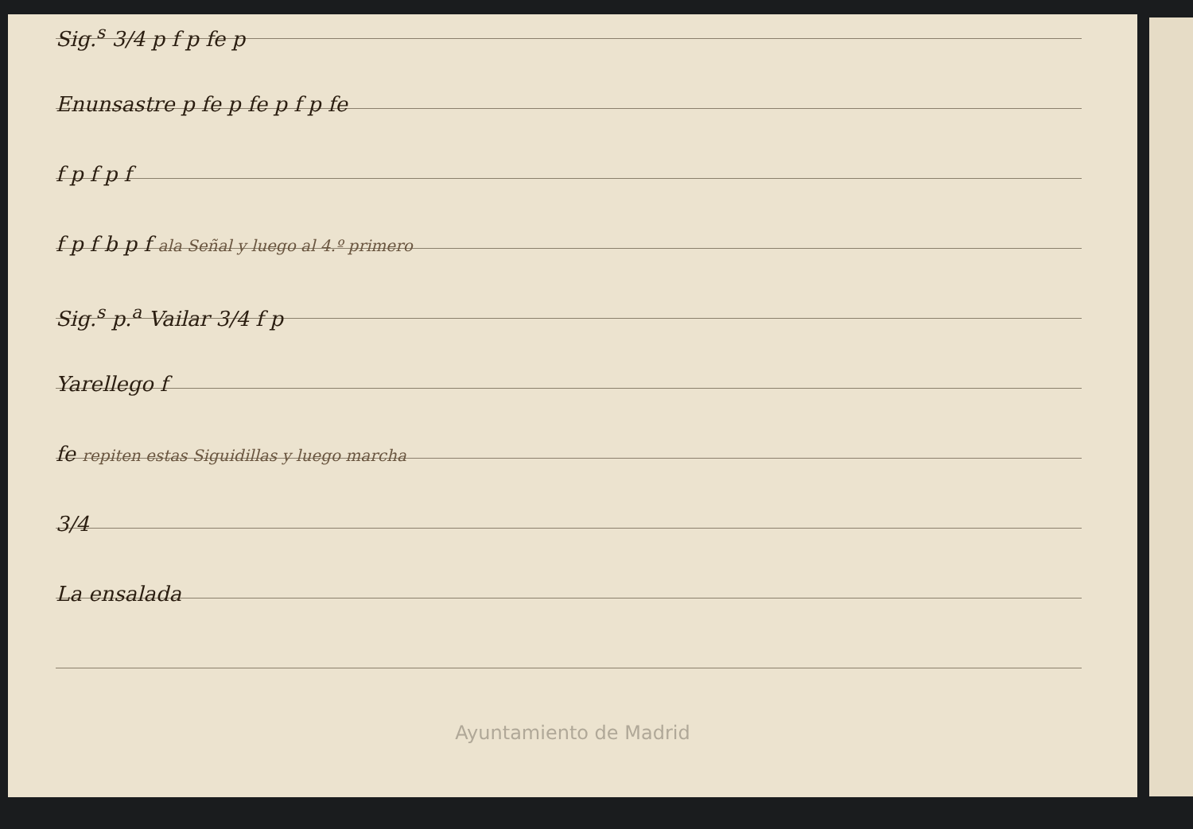Sig.<sup>s</sup> 3/4 p f p fe p
Enunsastre p fe p fe p f p fe
f p f p f
f p f b p f ala Señal y luego al 4.º primero
Sig.<sup>s</sup> p.<sup>a</sup> Vailar 3/4 f p
Yarellego f
fe repiten estas Siguidillas y luego marcha
3/4
La ensalada
Ayuntamiento de Madrid